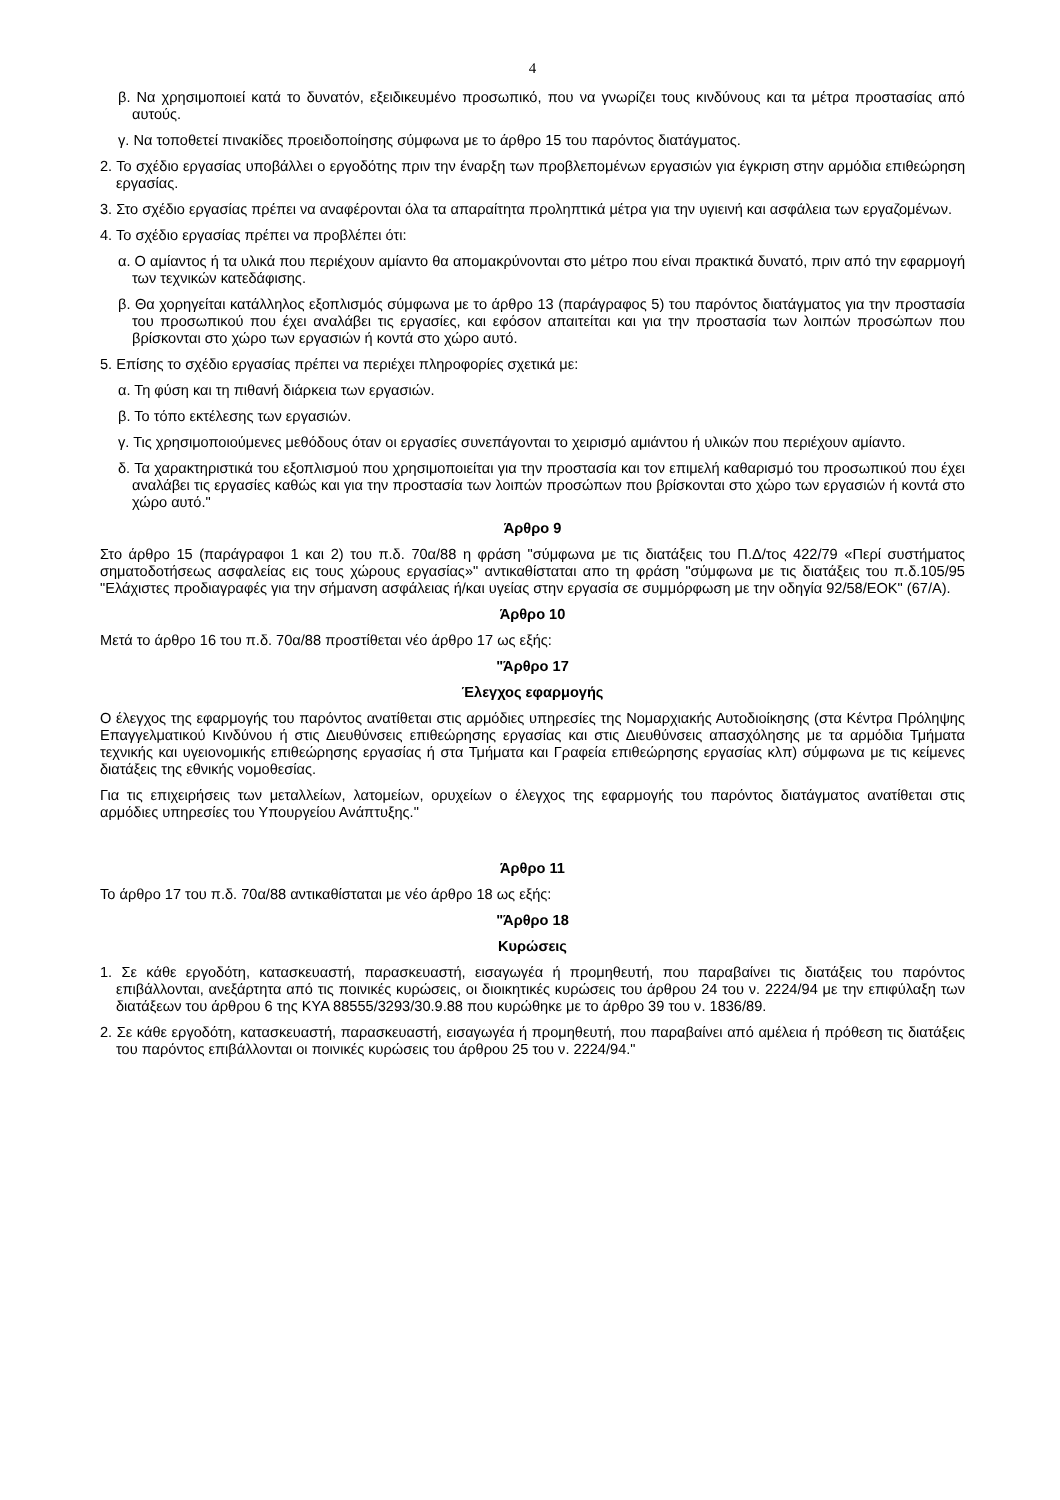4
β. Να χρησιμοποιεί κατά το δυνατόν, εξειδικευμένο προσωπικό, που να γνωρίζει τους κινδύνους και τα μέτρα προστασίας από αυτούς.
γ. Να τοποθετεί πινακίδες προειδοποίησης σύμφωνα με το άρθρο 15 του παρόντος διατάγματος.
2. Το σχέδιο εργασίας υποβάλλει ο εργοδότης πριν την έναρξη των προβλεπομένων εργασιών για έγκριση στην αρμόδια επιθεώρηση εργασίας.
3. Στο σχέδιο εργασίας πρέπει να αναφέρονται όλα τα απαραίτητα προληπτικά μέτρα για την υγιεινή και ασφάλεια των εργαζομένων.
4. Το σχέδιο εργασίας πρέπει να προβλέπει ότι:
α. Ο αμίαντος ή τα υλικά που περιέχουν αμίαντο θα απομακρύνονται στο μέτρο που είναι πρακτικά δυνατό, πριν από την εφαρμογή των τεχνικών κατεδάφισης.
β. Θα χορηγείται κατάλληλος εξοπλισμός σύμφωνα με το άρθρο 13 (παράγραφος 5) του παρόντος διατάγματος για την προστασία του προσωπικού που έχει αναλάβει τις εργασίες, και εφόσον απαιτείται και για την προστασία των λοιπών προσώπων που βρίσκονται στο χώρο των εργασιών ή κοντά στο χώρο αυτό.
5. Επίσης το σχέδιο εργασίας πρέπει να περιέχει πληροφορίες σχετικά με:
α. Τη φύση και τη πιθανή διάρκεια των εργασιών.
β. Το τόπο εκτέλεσης των εργασιών.
γ. Τις χρησιμοποιούμενες μεθόδους όταν οι εργασίες συνεπάγονται το χειρισμό αμιάντου ή υλικών που περιέχουν αμίαντο.
δ. Τα χαρακτηριστικά του εξοπλισμού που χρησιμοποιείται για την προστασία και τον επιμελή καθαρισμό του προσωπικού που έχει αναλάβει τις εργασίες καθώς και για την προστασία των λοιπών προσώπων που βρίσκονται στο χώρο των εργασιών ή κοντά στο χώρο αυτό."
Άρθρο 9
Στο άρθρο 15 (παράγραφοι 1 και 2) του π.δ. 70α/88 η φράση "σύμφωνα με τις διατάξεις του Π.Δ/τος 422/79 «Περί συστήματος σηματοδοτήσεως ασφαλείας εις τους χώρους εργασίας»" αντικαθίσταται απο τη φράση "σύμφωνα με τις διατάξεις του π.δ.105/95 "Ελάχιστες προδιαγραφές για την σήμανση ασφάλειας ή/και υγείας στην εργασία σε συμμόρφωση με την οδηγία 92/58/ΕΟΚ" (67/Α).
Άρθρο 10
Μετά το άρθρο 16 του π.δ. 70α/88 προστίθεται νέο άρθρο 17 ως εξής:
"Άρθρο 17
Έλεγχος εφαρμογής
Ο έλεγχος της εφαρμογής του παρόντος ανατίθεται στις αρμόδιες υπηρεσίες της Νομαρχιακής Αυτοδιοίκησης (στα Κέντρα Πρόληψης Επαγγελματικού Κινδύνου ή στις Διευθύνσεις επιθεώρησης εργασίας και στις Διευθύνσεις απασχόλησης με τα αρμόδια Τμήματα τεχνικής και υγειονομικής επιθεώρησης εργασίας ή στα Τμήματα και Γραφεία επιθεώρησης εργασίας κλπ) σύμφωνα με τις κείμενες διατάξεις της εθνικής νομοθεσίας.
Για τις επιχειρήσεις των μεταλλείων, λατομείων, ορυχείων ο έλεγχος της εφαρμογής του παρόντος διατάγματος ανατίθεται στις αρμόδιες υπηρεσίες του Υπουργείου Ανάπτυξης."
Άρθρο 11
Το άρθρο 17 του π.δ. 70α/88 αντικαθίσταται με νέο άρθρο 18 ως εξής:
"Άρθρο 18
Κυρώσεις
1. Σε κάθε εργοδότη, κατασκευαστή, παρασκευαστή, εισαγωγέα ή προμηθευτή, που παραβαίνει τις διατάξεις του παρόντος επιβάλλονται, ανεξάρτητα από τις ποινικές κυρώσεις, οι διοικητικές κυρώσεις του άρθρου 24 του ν. 2224/94 με την επιφύλαξη των διατάξεων του άρθρου 6 της ΚΥΑ 88555/3293/30.9.88 που κυρώθηκε με το άρθρο 39 του ν. 1836/89.
2. Σε κάθε εργοδότη, κατασκευαστή, παρασκευαστή, εισαγωγέα ή προμηθευτή, που παραβαίνει από αμέλεια ή πρόθεση τις διατάξεις του παρόντος επιβάλλονται οι ποινικές κυρώσεις του άρθρου 25 του ν. 2224/94."